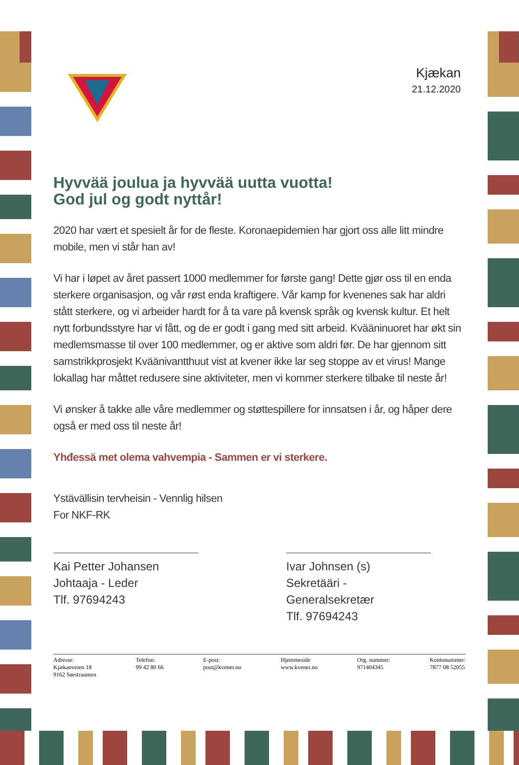Kjækan
21.12.2020
Hyvvää joulua ja hyvvää uutta vuotta!
God jul og godt nyttår!
2020 har vært et spesielt år for de fleste. Koronaepidemien har gjort oss alle litt mindre mobile, men vi står han av!
Vi har i løpet av året passert 1000 medlemmer for første gang! Dette gjør oss til en enda sterkere organisasjon, og vår røst enda kraftigere. Vår kamp for kvenenes sak har aldri stått sterkere, og vi arbeider hardt for å ta vare på kvensk språk og kvensk kultur. Et helt nytt forbundsstyre har vi fått, og de er godt i gang med sitt arbeid. Kvääninuoret har økt sin medlemsmasse til over 100 medlemmer, og er aktive som aldri før. De har gjennom sitt samstrikkprosjekt Kväänivantthuut vist at kvener ikke lar seg stoppe av et virus! Mange lokallag har måttet redusere sine aktiviteter, men vi kommer sterkere tilbake til neste år!
Vi ønsker å takke alle våre medlemmer og støttespillere for innsatsen i år, og håper dere også er med oss til neste år!
Yhđessä met olema vahvempia - Sammen er vi sterkere.
Ystävällisin tervheisin - Vennlig hilsen
For NKF-RK
Kai Petter Johansen
Johtaaja - Leder
Tlf. 97694243
Ivar Johnsen (s)
Sekretääri - Generalsekretær
Tlf. 97694243
Adresse:
Kjækanveien 18
9162 Sørstraumen
Telefon:
99 42 80 66
E-post:
post@kvener.no
Hjemmeside
www.kvener.no
Org. nummer:
971404345
Kontonummer:
7877 08 52055